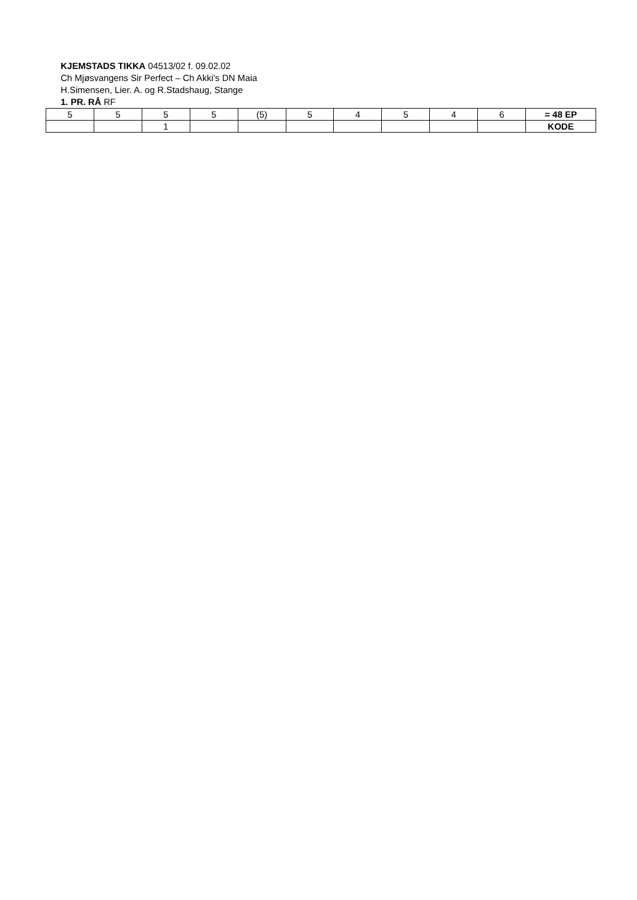KJEMSTADS TIKKA 04513/02 f. 09.02.02
Ch Mjøsvangens Sir Perfect – Ch Akki’s DN Maia
H.Simensen, Lier. A. og R.Stadshaug, Stange
1. PR. RÅ RF
| 5 | 5 | 5 | 5 | (5) | 5 | 4 | 5 | 4 | 6 | = 48 EP |
| | | 1 | | | | | | | | KODE |